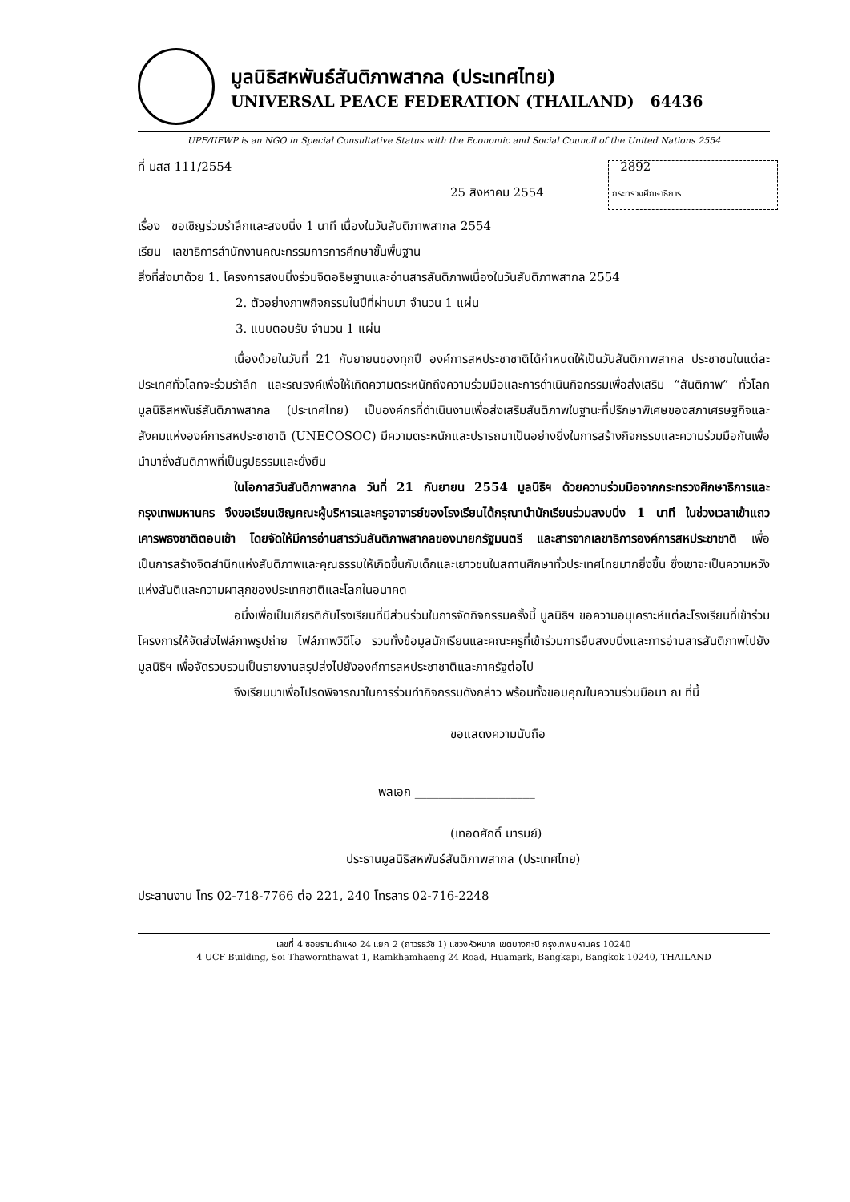มูลนิธิสหพันธ์สันติภาพสากล (ประเทศไทย)
UNIVERSAL PEACE FEDERATION (THAILAND) 64436
UPF/IIFWP is an NGO in Special Consultative Status with the Economic and Social Council of the United Nations 2554
ที่ มสส 111/2554 2892
25 สิงหาคม 2554 กระทรวงศึกษาธิการ
เรื่อง ขอเชิญร่วมรำลึกและสงบนิ่ง 1 นาที เนื่องในวันสันติภาพสากล 2554
เรียน เลขาธิการสำนักงานคณะกรรมการการศึกษาขั้นพื้นฐาน
สิ่งที่ส่งมาด้วย 1. โครงการสงบนิ่งร่วมจิตอธิษฐานและอ่านสารสันติภาพเนื่องในวันสันติภาพสากล 2554
2. ตัวอย่างภาพกิจกรรมในปีที่ผ่านมา จำนวน 1 แผ่น
3. แบบตอบรับ จำนวน 1 แผ่น
เนื่องด้วยในวันที่ 21 กันยายนของทุกปี องค์การสหประชาชาติได้กำหนดให้เป็นวันสันติภาพสากล ประชาชนในแต่ละประเทศทั่วโลกจะร่วมรำลึก และรณรงค์เพื่อให้เกิดความตระหนักถึงความร่วมมือและการดำเนินกิจกรรมเพื่อส่งเสริม “สันติภาพ” ทั่วโลก มูลนิธิสหพันธ์สันติภาพสากล (ประเทศไทย) เป็นองค์กรที่ดำเนินงานเพื่อส่งเสริมสันติภาพในฐานะที่ปรึกษาพิเศษของสภาเศรษฐกิจและสังคมแห่งองค์การสหประชาชาติ (UNECOSOC) มีความตระหนักและปรารถนาเป็นอย่างยิ่งในการสร้างกิจกรรมและความร่วมมือกันเพื่อนำมาซึ่งสันติภาพที่เป็นรูปธรรมและยั่งยืน
ในโอกาสวันสันติภาพสากล วันที่ 21 กันยายน 2554 มูลนิธิฯ ด้วยความร่วมมือจากกระทรวงศึกษาธิการและกรุงเทพมหานคร จึงขอเรียนเชิญคณะผู้บริหารและครูอาจารย์ของโรงเรียนได้กรุณานำนักเรียนร่วมสงบนิ่ง 1 นาที ในช่วงเวลาเข้าแถวเคารพธงชาติตอนเช้า โดยจัดให้มีการอ่านสารวันสันติภาพสากลของนายกรัฐมนตรี และสารจากเลขาธิการองค์การสหประชาชาติ เพื่อเป็นการสร้างจิตสำนึกแห่งสันติภาพและคุณธรรมให้เกิดขึ้นกับเด็กและเยาวชนในสถานศึกษาทั่วประเทศไทยมากยิ่งขึ้น ซึ่งเขาจะเป็นความหวังแห่งสันติและความผาสุกของประเทศชาติและโลกในอนาคต
อนึ่งเพื่อเป็นเกียรติกับโรงเรียนที่มีส่วนร่วมในการจัดกิจกรรมครั้งนี้ มูลนิธิฯ ขอความอนุเคราะห์แต่ละโรงเรียนที่เข้าร่วมโครงการให้จัดส่งไฟล์ภาพรูปถ่าย ไฟล์ภาพวิดีโอ รวมทั้งข้อมูลนักเรียนและคณะครูที่เข้าร่วมการยืนสงบนิ่งและการอ่านสารสันติภาพไปยังมูลนิธิฯ เพื่อจัดรวบรวมเป็นรายงานสรุปส่งไปยังองค์การสหประชาชาติและภาครัฐต่อไป
จึงเรียนมาเพื่อโปรดพิจารณาในการร่วมทำกิจกรรมดังกล่าว พร้อมทั้งขอบคุณในความร่วมมือมา ณ ที่นี้
ขอแสดงความนับถือ
พลเอก ____________________
(เทอดศักดิ์ มารมย์)
ประธานมูลนิธิสหพันธ์สันติภาพสากล (ประเทศไทย)
ประสานงาน โทร 02-718-7766 ต่อ 221, 240 โทรสาร 02-716-2248
เลขที่ 4 ซอยรามคำแหง 24 แยก 2 (ถาวรธวัช 1) แขวงหัวหมาก เขตบางกะปิ กรุงเทพมหานคร 10240
4 UCF Building, Soi Thawornthawat 1, Ramkhamhaeng 24 Road, Huamark, Bangkapi, Bangkok 10240, THAILAND